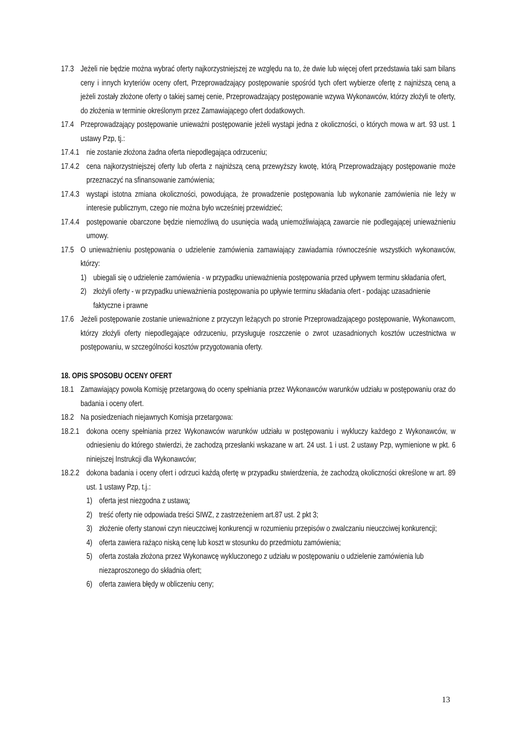17.3 Jeżeli nie będzie można wybrać oferty najkorzystniejszej ze względu na to, że dwie lub więcej ofert przedstawia taki sam bilans ceny i innych kryteriów oceny ofert, Przeprowadzający postępowanie spośród tych ofert wybierze ofertę z najniższą ceną a jeżeli zostały złożone oferty o takiej samej cenie, Przeprowadzający postępowanie wzywa Wykonawców, którzy złożyli te oferty, do złożenia w terminie określonym przez Zamawiającego ofert dodatkowych.
17.4 Przeprowadzający postępowanie unieważni postępowanie jeżeli wystąpi jedna z okoliczności, o których mowa w art. 93 ust. 1 ustawy Pzp, tj.:
17.4.1 nie zostanie złożona żadna oferta niepodlegająca odrzuceniu;
17.4.2 cena najkorzystniejszej oferty lub oferta z najniższą ceną przewyższy kwotę, którą Przeprowadzający postępowanie może przeznaczyć na sfinansowanie zamówienia;
17.4.3 wystąpi istotna zmiana okoliczności, powodująca, że prowadzenie postępowania lub wykonanie zamówienia nie leży w interesie publicznym, czego nie można było wcześniej przewidzieć;
17.4.4 postępowanie obarczone będzie niemożliwą do usunięcia wadą uniemożliwiającą zawarcie nie podlegającej unieważnieniu umowy.
17.5 O unieważnieniu postępowania o udzielenie zamówienia zamawiający zawiadamia równocześnie wszystkich wykonawców, którzy:
1) ubiegali się o udzielenie zamówienia - w przypadku unieważnienia postępowania przed upływem terminu składania ofert,
2) złożyli oferty - w przypadku unieważnienia postępowania po upływie terminu składania ofert - podając uzasadnienie faktyczne i prawne
17.6 Jeżeli postępowanie zostanie unieważnione z przyczyn leżących po stronie Przeprowadzającego postępowanie, Wykonawcom, którzy złożyli oferty niepodlegające odrzuceniu, przysługuje roszczenie o zwrot uzasadnionych kosztów uczestnictwa w postępowaniu, w szczególności kosztów przygotowania oferty.
18. OPIS SPOSOBU OCENY OFERT
18.1 Zamawiający powoła Komisję przetargową do oceny spełniania przez Wykonawców warunków udziału w postępowaniu oraz do badania i oceny ofert.
18.2 Na posiedzeniach niejawnych Komisja przetargowa:
18.2.1 dokona oceny spełniania przez Wykonawców warunków udziału w postępowaniu i wykluczy każdego z Wykonawców, w odniesieniu do którego stwierdzi, że zachodzą przesłanki wskazane w art. 24 ust. 1 i ust. 2 ustawy Pzp, wymienione w pkt. 6 niniejszej Instrukcji dla Wykonawców;
18.2.2 dokona badania i oceny ofert i odrzuci każdą ofertę w przypadku stwierdzenia, że zachodzą okoliczności określone w art. 89 ust. 1 ustawy Pzp, t.j.:
1) oferta jest niezgodna z ustawą;
2) treść oferty nie odpowiada treści SIWZ, z zastrzeżeniem art.87 ust. 2 pkt 3;
3) złożenie oferty stanowi czyn nieuczciwej konkurencji w rozumieniu przepisów o zwalczaniu nieuczciwej konkurencji;
4) oferta zawiera rażąco niską cenę lub koszt w stosunku do przedmiotu zamówienia;
5) oferta została złożona przez Wykonawcę wykluczonego z udziału w postępowaniu o udzielenie zamówienia lub niezaproszonego do składnia ofert;
6) oferta zawiera błędy w obliczeniu ceny;
13